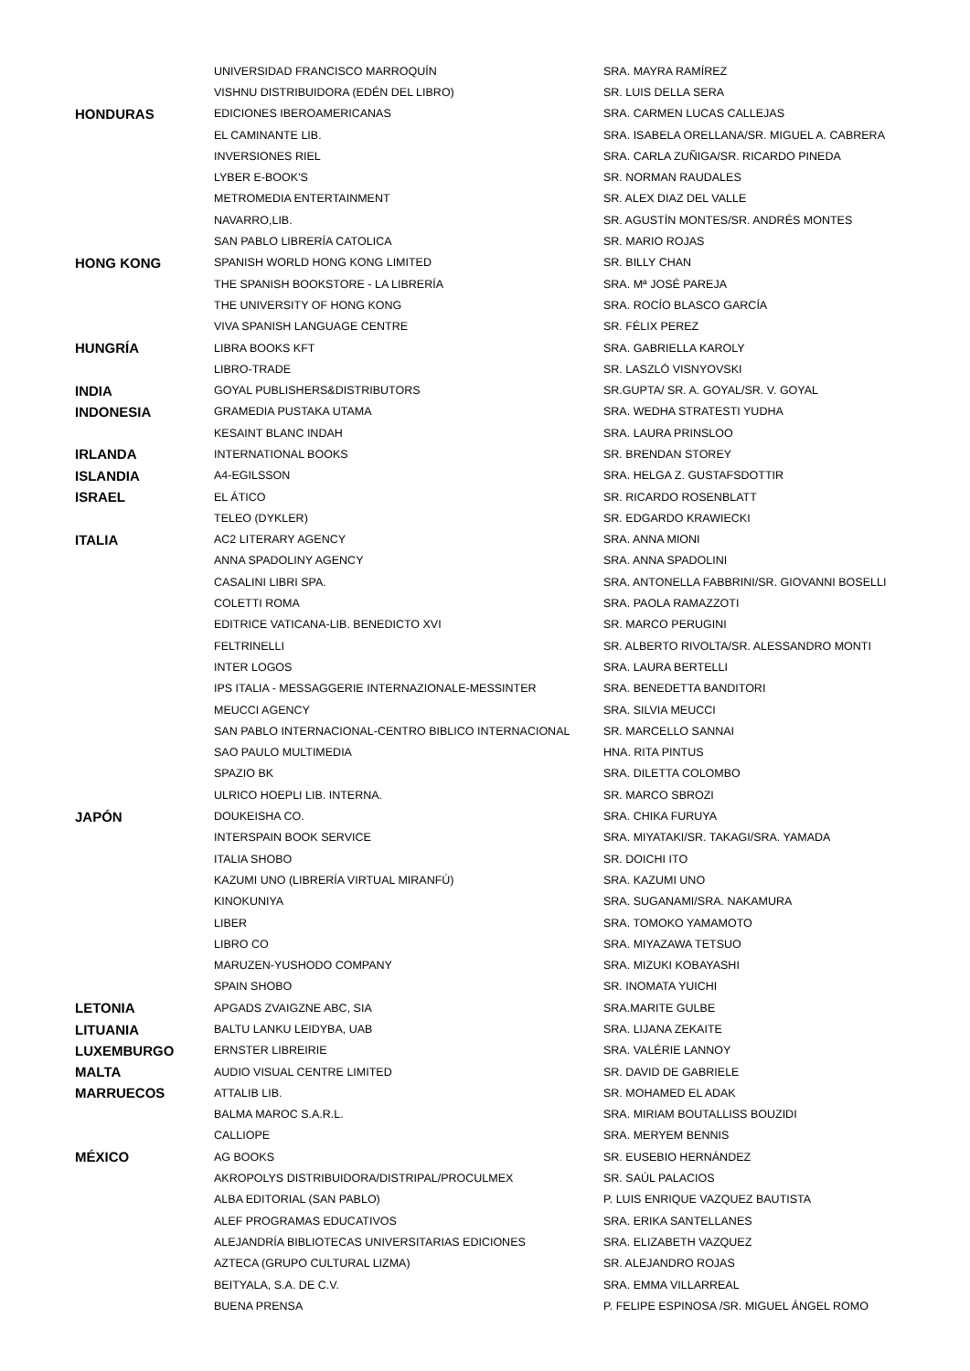| | UNIVERSIDAD FRANCISCO MARROQUÍN | SRA. MAYRA RAMÍREZ |
| | VISHNU DISTRIBUIDORA (EDÉN DEL LIBRO) | SR. LUIS DELLA SERA |
| HONDURAS | EDICIONES IBEROAMERICANAS | SRA. CARMEN LUCAS CALLEJAS |
| | EL CAMINANTE LIB. | SRA. ISABELA ORELLANA/SR. MIGUEL A. CABRERA |
| | INVERSIONES RIEL | SRA. CARLA ZUÑIGA/SR. RICARDO PINEDA |
| | LYBER E-BOOK'S | SR. NORMAN RAUDALES |
| | METROMEDIA ENTERTAINMENT | SR. ALEX DIAZ DEL VALLE |
| | NAVARRO,LIB. | SR. AGUSTÍN MONTES/SR. ANDRÉS MONTES |
| | SAN PABLO LIBRERÍA CATOLICA | SR. MARIO ROJAS |
| HONG KONG | SPANISH WORLD HONG KONG LIMITED | SR. BILLY CHAN |
| | THE SPANISH BOOKSTORE - LA LIBRERÍA | SRA. Mª JOSÉ PAREJA |
| | THE UNIVERSITY OF HONG KONG | SRA. ROCÍO BLASCO GARCÍA |
| | VIVA SPANISH LANGUAGE CENTRE | SR. FÉLIX PEREZ |
| HUNGRÍA | LIBRA BOOKS KFT | SRA. GABRIELLA KAROLY |
| | LIBRO-TRADE | SR. LASZLÓ VISNYOVSKI |
| INDIA | GOYAL PUBLISHERS&DISTRIBUTORS | SR.GUPTA/ SR. A. GOYAL/SR. V. GOYAL |
| INDONESIA | GRAMEDIA PUSTAKA UTAMA | SRA. WEDHA STRATESTI YUDHA |
| | KESAINT BLANC INDAH | SRA. LAURA PRINSLOO |
| IRLANDA | INTERNATIONAL BOOKS | SR. BRENDAN STOREY |
| ISLANDIA | A4-EGILSSON | SRA. HELGA Z. GUSTAFSDOTTIR |
| ISRAEL | EL ÁTICO | SR. RICARDO ROSENBLATT |
| | TELEO (DYKLER) | SR. EDGARDO KRAWIECKI |
| ITALIA | AC2 LITERARY AGENCY | SRA. ANNA MIONI |
| | ANNA SPADOLINY AGENCY | SRA. ANNA SPADOLINI |
| | CASALINI LIBRI SPA. | SRA. ANTONELLA FABBRINI/SR. GIOVANNI BOSELLI |
| | COLETTI ROMA | SRA. PAOLA RAMAZZOTI |
| | EDITRICE VATICANA-LIB. BENEDICTO XVI | SR. MARCO PERUGINI |
| | FELTRINELLI | SR. ALBERTO RIVOLTA/SR. ALESSANDRO MONTI |
| | INTER LOGOS | SRA. LAURA BERTELLI |
| | IPS ITALIA - MESSAGGERIE INTERNAZIONALE-MESSINTER | SRA. BENEDETTA BANDITORI |
| | MEUCCI AGENCY | SRA. SILVIA MEUCCI |
| | SAN PABLO INTERNACIONAL-CENTRO BIBLICO INTERNACIONAL | SR. MARCELLO SANNAI |
| | SAO PAULO MULTIMEDIA | HNA. RITA PINTUS |
| | SPAZIO BK | SRA. DILETTA COLOMBO |
| | ULRICO HOEPLI LIB. INTERNA. | SR. MARCO SBROZI |
| JAPÓN | DOUKEISHA CO. | SRA. CHIKA FURUYA |
| | INTERSPAIN BOOK SERVICE | SRA. MIYATAKI/SR. TAKAGI/SRA. YAMADA |
| | ITALIA SHOBO | SR. DOICHI ITO |
| | KAZUMI UNO (LIBRERÍA VIRTUAL MIRANFÚ) | SRA. KAZUMI UNO |
| | KINOKUNIYA | SRA. SUGANAMI/SRA. NAKAMURA |
| | LIBER | SRA. TOMOKO YAMAMOTO |
| | LIBRO CO | SRA. MIYAZAWA TETSUO |
| | MARUZEN-YUSHODO COMPANY | SRA. MIZUKI KOBAYASHI |
| | SPAIN SHOBO | SR. INOMATA YUICHI |
| LETONIA | APGADS ZVAIGZNE ABC, SIA | SRA.MARITE GULBE |
| LITUANIA | BALTU LANKU LEIDYBA, UAB | SRA. LIJANA ZEKAITE |
| LUXEMBURGO | ERNSTER LIBREIRIE | SRA. VALÉRIE LANNOY |
| MALTA | AUDIO VISUAL CENTRE LIMITED | SR. DAVID DE GABRIELE |
| MARRUECOS | ATTALIB LIB. | SR. MOHAMED EL ADAK |
| | BALMA MAROC S.A.R.L. | SRA. MIRIAM BOUTALLISS BOUZIDI |
| | CALLIOPE | SRA. MERYEM BENNIS |
| MÉXICO | AG BOOKS | SR. EUSEBIO HERNÁNDEZ |
| | AKROPOLYS DISTRIBUIDORA/DISTRIPAL/PROCULMEX | SR. SAÚL PALACIOS |
| | ALBA EDITORIAL (SAN PABLO) | P. LUIS ENRIQUE VAZQUEZ BAUTISTA |
| | ALEF PROGRAMAS EDUCATIVOS | SRA. ERIKA SANTELLANES |
| | ALEJANDRÍA BIBLIOTECAS UNIVERSITARIAS EDICIONES | SRA. ELIZABETH VAZQUEZ |
| | AZTECA (GRUPO CULTURAL LIZMA) | SR. ALEJANDRO ROJAS |
| | BEITYALA, S.A. DE C.V. | SRA. EMMA VILLARREAL |
| | BUENA PRENSA | P. FELIPE ESPINOSA /SR. MIGUEL ÁNGEL ROMO |